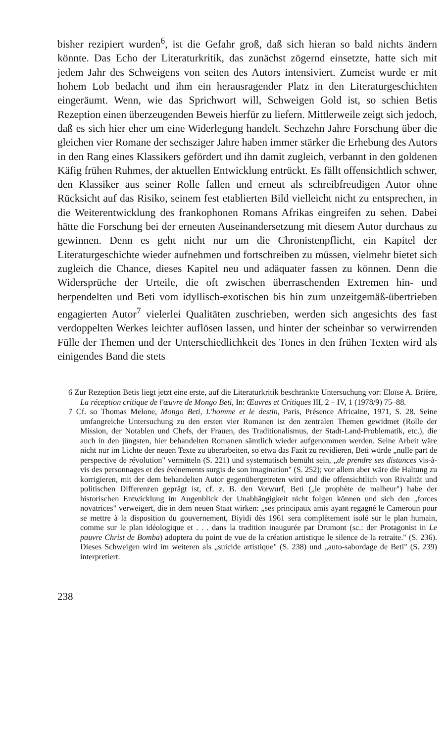bisher rezipiert wurden<sup>6</sup>, ist die Gefahr groß, daß sich hieran so bald nichts ändern könnte. Das Echo der Literaturkritik, das zunächst zögernd einsetzte, hatte sich mit jedem Jahr des Schweigens von seiten des Autors intensiviert. Zumeist wurde er mit hohem Lob bedacht und ihm ein herausragender Platz in den Literaturgeschichten eingeräumt. Wenn, wie das Sprichwort will, Schweigen Gold ist, so schien Betis Rezeption einen überzeugenden Beweis hierfür zu liefern. Mittlerweile zeigt sich jedoch, daß es sich hier eher um eine Widerlegung handelt. Sechzehn Jahre Forschung über die gleichen vier Romane der sechsziger Jahre haben immer stärker die Erhebung des Autors in den Rang eines Klassikers gefördert und ihn damit zugleich, verbannt in den goldenen Käfig frühen Ruhmes, der aktuellen Entwicklung entrückt. Es fällt offensichtlich schwer, den Klassiker aus seiner Rolle fallen und erneut als schreibfreudigen Autor ohne Rücksicht auf das Risiko, seinem fest etablierten Bild vielleicht nicht zu entsprechen, in die Weiterentwicklung des frankophonen Romans Afrikas eingreifen zu sehen. Dabei hätte die Forschung bei der erneuten Auseinandersetzung mit diesem Autor durchaus zu gewinnen. Denn es geht nicht nur um die Chronistenpflicht, ein Kapitel der Literaturgeschichte wieder aufnehmen und fortschreiben zu müssen, vielmehr bietet sich zugleich die Chance, dieses Kapitel neu und adäquater fassen zu können. Denn die Widersprüche der Urteile, die oft zwischen überraschenden Extremen hin- und herpendelten und Beti vom idyllisch-exotischen bis hin zum unzeitgemäß-übertrieben engagierten Autor<sup>7</sup> vielerlei Qualitäten zuschrieben, werden sich angesichts des fast verdoppelten Werkes leichter auflösen lassen, und hinter der scheinbar so verwirrenden Fülle der Themen und der Unterschiedlichkeit des Tones in den frühen Texten wird als einigendes Band die stets
6 Zur Rezeption Betis liegt jetzt eine erste, auf die Literaturkritik beschränkte Untersuchung vor: Eloïse A. Brière, La réception critique de l'œuvre de Mongo Beti, In: Œuvres et Critiques III, 2 – IV, 1 (1978/9) 75–88.
7 Cf. so Thomas Melone, Mongo Beti, L'homme et le destin, Paris, Présence Africaine, 1971, S. 28. Seine umfangreiche Untersuchung zu den ersten vier Romanen ist den zentralen Themen gewidmet (Rolle der Mission, der Notablen und Chefs, der Frauen, des Traditionalismus, der Stadt-Land-Problematik, etc.), die auch in den jüngsten, hier behandelten Romanen sämtlich wieder aufgenommen werden. Seine Arbeit wäre nicht nur im Lichte der neuen Texte zu überarbeiten, so etwa das Fazit zu revidieren, Beti würde „nulle part de perspective de révolution" vermitteln (S. 221) und systematisch bemüht sein, „de prendre ses distances vis-à-vis des personnages et des événements surgis de son imagination" (S. 252); vor allem aber wäre die Haltung zu korrigieren, mit der dem behandelten Autor gegenübergetreten wird und die offensichtlich von Rivalität und politischen Differenzen geprägt ist, cf. z. B. den Vorwurf, Beti („le prophète de malheur") habe der historischen Entwicklung im Augenblick der Unabhängigkeit nicht folgen können und sich den „forces novatrices" verweigert, die in dem neuen Staat wirken: „ses principaux amis ayant regagné le Cameroun pour se mettre à la disposition du gouvernement, Biyidi dès 1961 sera complètement isolé sur le plan humain, comme sur le plan idéologique et . . . dans la tradition inaugurée par Drumont (sc.: der Protagonist in Le pauvre Christ de Bomba) adoptera du point de vue de la création artistique le silence de la retraite." (S. 236). Dieses Schweigen wird im weiteren als „suicide artistique" (S. 238) und „auto-sabordage de Beti" (S. 239) interpretiert.
238